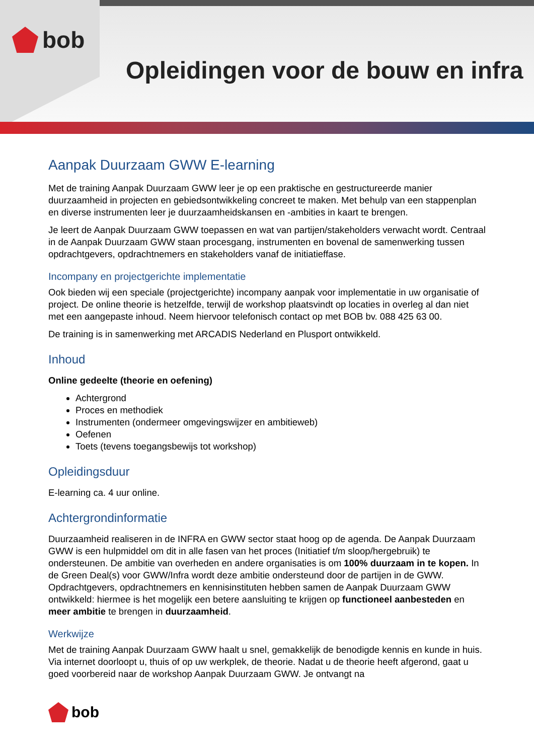bob
Opleidingen voor de bouw en infra
Aanpak Duurzaam GWW E-learning
Met de training Aanpak Duurzaam GWW leer je op een praktische en gestructureerde manier duurzaamheid in projecten en gebiedsontwikkeling concreet te maken. Met behulp van een stappenplan en diverse instrumenten leer je duurzaamheidskansen en -ambities in kaart te brengen.
Je leert de Aanpak Duurzaam GWW toepassen en wat van partijen/stakeholders verwacht wordt. Centraal in de Aanpak Duurzaam GWW staan procesgang, instrumenten en bovenal de samenwerking tussen opdrachtgevers, opdrachtnemers en stakeholders vanaf de initiatieffase.
Incompany en projectgerichte implementatie
Ook bieden wij een speciale (projectgerichte) incompany aanpak voor implementatie in uw organisatie of project. De online theorie is hetzelfde, terwijl de workshop plaatsvindt op locaties in overleg al dan niet met een aangepaste inhoud. Neem hiervoor telefonisch contact op met BOB bv. 088 425 63 00.
De training is in samenwerking met ARCADIS Nederland en Plusport ontwikkeld.
Inhoud
Online gedeelte (theorie en oefening)
Achtergrond
Proces en methodiek
Instrumenten (ondermeer omgevingswijzer en ambitieweb)
Oefenen
Toets (tevens toegangsbewijs tot workshop)
Opleidingsduur
E-learning ca. 4 uur online.
Achtergrondinformatie
Duurzaamheid realiseren in de INFRA en GWW sector staat hoog op de agenda. De Aanpak Duurzaam GWW is een hulpmiddel om dit in alle fasen van het proces (Initiatief t/m sloop/hergebruik) te ondersteunen. De ambitie van overheden en andere organisaties is om 100% duurzaam in te kopen. In de Green Deal(s) voor GWW/Infra wordt deze ambitie ondersteund door de partijen in de GWW. Opdrachtgevers, opdrachtnemers en kennisinstituten hebben samen de Aanpak Duurzaam GWW ontwikkeld: hiermee is het mogelijk een betere aansluiting te krijgen op functioneel aanbesteden en meer ambitie te brengen in duurzaamheid.
Werkwijze
Met de training Aanpak Duurzaam GWW haalt u snel, gemakkelijk de benodigde kennis en kunde in huis. Via internet doorloopt u, thuis of op uw werkplek, de theorie. Nadat u de theorie heeft afgerond, gaat u goed voorbereid naar de workshop Aanpak Duurzaam GWW. Je ontvangt na
bob